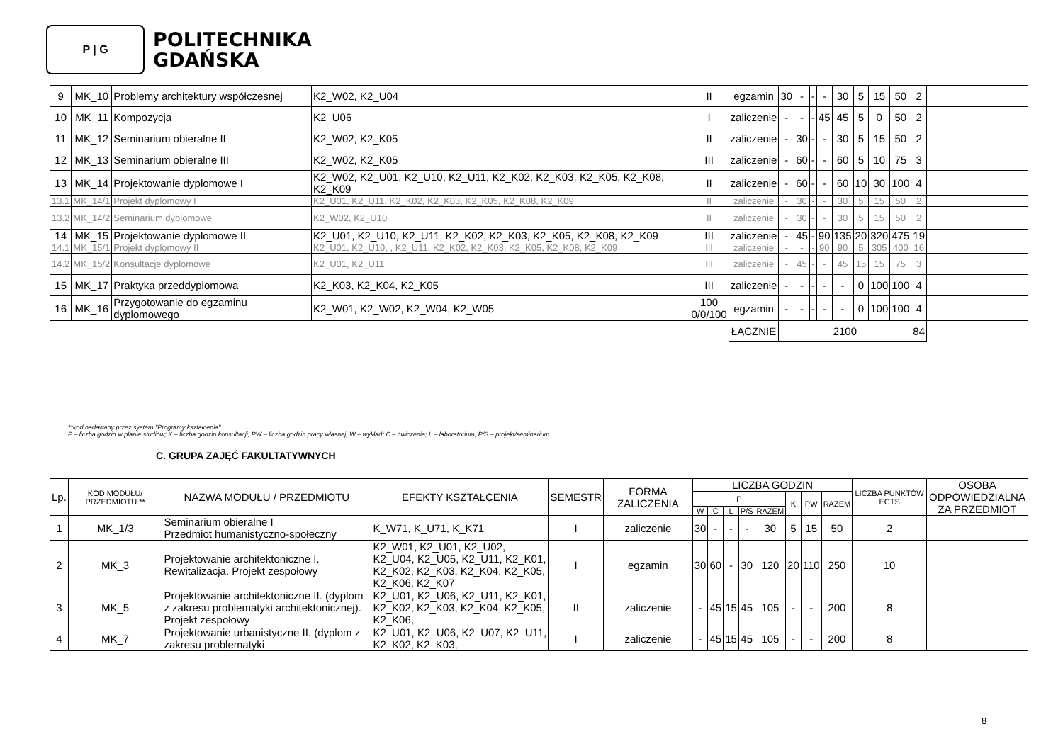P | G
POLITECHNIKA
GDAŃSKA
| 9 | MK_10 | Problemy architektury współczesnej | K2_W02, K2_U04 | II | egzamin | 30 | - | - | - | 30 | 5 | 15 | 50 | 2 | |
| 10 | MK_11 | Kompozycja | K2_U06 | I | zaliczenie | - | - | - | 45 | 45 | 5 | 0 | 50 | 2 | |
| 11 | MK_12 | Seminarium obieralne II | K2_W02, K2_K05 | II | zaliczenie | - | 30 | - | - | 30 | 5 | 15 | 50 | 2 | |
| 12 | MK_13 | Seminarium obieralne III | K2_W02, K2_K05 | III | zaliczenie | - | 60 | - | - | 60 | 5 | 10 | 75 | 3 | |
| 13 | MK_14 | Projektowanie dyplomowe I | K2_W02, K2_U01, K2_U10, K2_U11, K2_K02, K2_K03, K2_K05, K2_K08, K2_K09 | II | zaliczenie | - | 60 | - | - | 60 | 10 | 30 | 100 | 4 | |
| 13.1 | MK_14/1 | Projekt dyplomowy I | K2_U01, K2_U11, K2_K02, K2_K03, K2_K05, K2_K08, K2_K09 | II | zaliczenie | - | 30 | - | - | 30 | 5 | 15 | 50 | 2 | |
| 13.2 | MK_14/2 | Seminarium dyplomowe | K2_W02, K2_U10 | II | zaliczenie | - | 30 | - | - | 30 | 5 | 15 | 50 | 2 | |
| 14 | MK_15 | Projektowanie dyplomowe II | K2_U01, K2_U10, K2_U11, K2_K02, K2_K03, K2_K05, K2_K08, K2_K09 | III | zaliczenie | - | 45 | - | 90 | 135 | 20 | 320 | 475 | 19 | |
| 14.1 | MK_15/1 | Projekt dyplomowy II | K2_U01, K2_U10, , K2_U11, K2_K02, K2_K03, K2_K05, K2_K08, K2_K09 | III | zaliczenie | - | - | - | 90 | 90 | 5 | 305 | 400 | 16 | |
| 14.2 | MK_15/2 | Konsultacje dyplomowe | K2_U01, K2_U11 | III | zaliczenie | - | 45 | - | - | 45 | 15 | 15 | 75 | 3 | |
| 15 | MK_17 | Praktyka przeddyplomowa | K2_K03, K2_K04, K2_K05 | III | zaliczenie | - | - | - | - | - | 0 | 100 | 100 | 4 | |
| 16 | MK_16 | Przygotowanie do egzaminu dyplomowego | K2_W01, K2_W02, K2_W04, K2_W05 | 100 0/0/100 | egzamin | - | - | - | - | - | 0 | 100 | 100 | 4 | |
| | | | | | ŁĄCZNIE | 2100 | | | | | | | | 84 | |
**kod nadawany przez system "Programy kształcenia"
P – liczba godzin w planie studiów; K – liczba godzin konsultacji; PW – liczba godzin pracy własnej, W – wykład; Ć – ćwiczenia; L – laboratorium; P/S – projekt/seminarium
C. GRUPA ZAJĘĆ FAKULTATYWNYCH
| Lp. | KOD MODUŁU/ PRZEDMIOTU ** | NAZWA MODUŁU / PRZEDMIOTU | EFEKTY KSZTAŁCENIA | SEMESTR | FORMA ZALICZENIA | LICZBA GODZIN | | | | | | | | LICZBA PUNKTÓW ECTS | OSOBA ODPOWIEDZIALNA ZA PRZEDMIOT |
| --- | --- | --- | --- | --- | --- | --- | --- | --- | --- | --- | --- | --- | --- | --- | --- |
| | | | | | | P | | | | | K | PW | RAZEM | | |
| | | | | | | W | Ć | L | P/S | RAZEM | | | | | |
| 1 | MK_1/3 | Seminarium obieralne I Przedmiot humanistyczno-społeczny | K_W71, K_U71, K_K71 | I | zaliczenie | 30 | - | - | - | 30 | 5 | 15 | 50 | 2 | |
| 2 | MK_3 | Projektowanie architektoniczne I. Rewitalizacja. Projekt zespołowy | K2_W01, K2_U01, K2_U02, K2_U04, K2_U05, K2_U11, K2_K01, K2_K02, K2_K03, K2_K04, K2_K05, K2_K06, K2_K07 | I | egzamin | 30 | 60 | - | 30 | 120 | 20 | 110 | 250 | 10 | |
| 3 | MK_5 | Projektowanie architektoniczne II. (dyplom z zakresu problematyki architektonicznej). Projekt zespołowy | K2_U01, K2_U06, K2_U11, K2_K01, K2_K02, K2_K03, K2_K04, K2_K05, K2_K06, | II | zaliczenie | - | 45 | 15 | 45 | 105 | - | - | 200 | 8 | |
| 4 | MK_7 | Projektowanie urbanistyczne II. (dyplom z zakresu problematyki | K2_U01, K2_U06, K2_U07, K2_U11, K2_K02, K2_K03, | I | zaliczenie | - | 45 | 15 | 45 | 105 | - | - | 200 | 8 | |
8